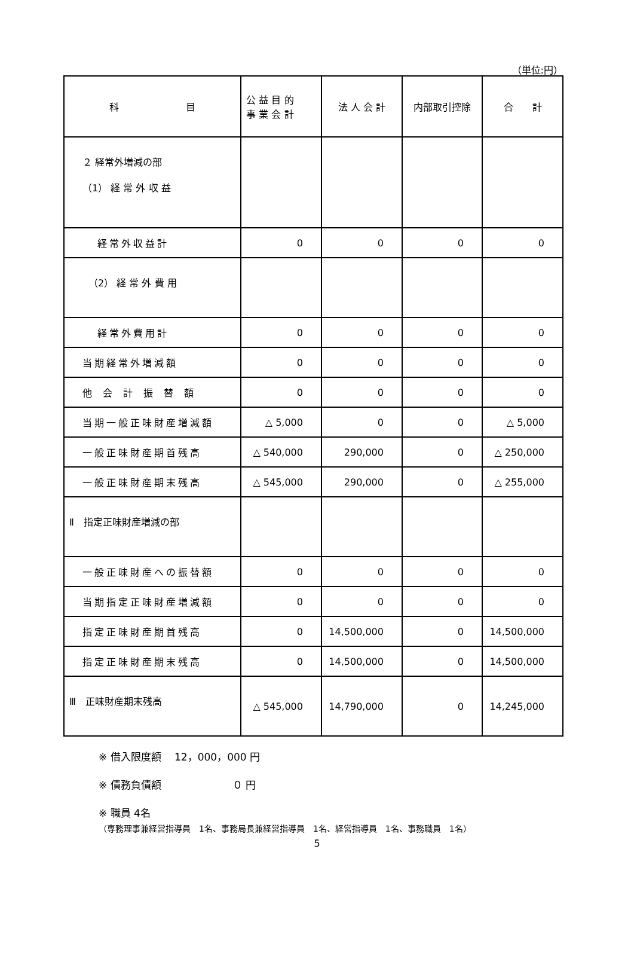（単位:円）
| 科 目 | 公 益 目 的 事 業 会 計 | 法 人 会 計 | 内部取引控除 | 合 計 |
| --- | --- | --- | --- | --- |
| ２ 経常外増減の部 （1） 経 常 外 収 益 | | | | |
| 経常外収益計 | 0 | 0 | 0 | 0 |
| （2） 経 常 外 費 用 | | | | |
| 経常外費用計 | 0 | 0 | 0 | 0 |
| 当期経常外増減額 | 0 | 0 | 0 | 0 |
| 他会計振替額 | 0 | 0 | 0 | 0 |
| 当期一般正味財産増減額 | △ 5,000 | 0 | 0 | △ 5,000 |
| 一般正味財産期首残高 | △ 540,000 | 290,000 | 0 | △ 250,000 |
| 一般正味財産期末残高 | △ 545,000 | 290,000 | 0 | △ 255,000 |
| Ⅱ 指定正味財産増減の部 | | | | |
| 一般正味財産への振替額 | 0 | 0 | 0 | 0 |
| 当期指定正味財産増減額 | 0 | 0 | 0 | 0 |
| 指定正味財産期首残高 | 0 | 14,500,000 | 0 | 14,500,000 |
| 指定正味財産期末残高 | 0 | 14,500,000 | 0 | 14,500,000 |
| Ⅲ 正味財産期末残高 | △ 545,000 | 14,790,000 | 0 | 14,245,000 |
※ 借入限度額　 12，000，000 円
※ 債務負債額　　　　　　　０ 円
※ 職員 4名
（専務理事兼経営指導員　1名、事務局長兼経営指導員　1名、経営指導員　1名、事務職員　1名）
5